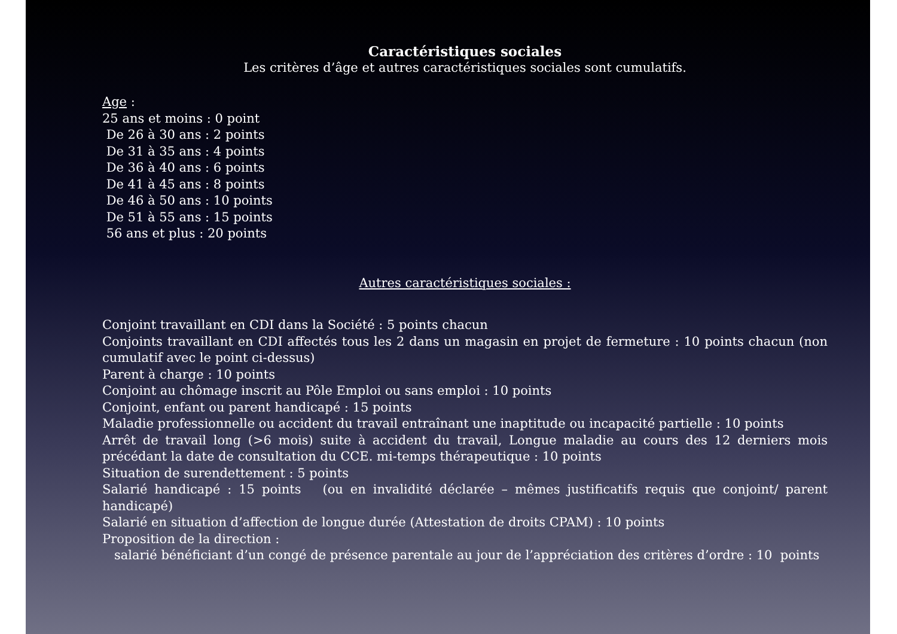Caractéristiques sociales
Les critères d’âge et autres caractéristiques sociales sont cumulatifs.
Age :
25 ans et moins : 0 point
De 26 à 30 ans : 2 points
De 31 à 35 ans : 4 points
De 36 à 40 ans : 6 points
De 41 à 45 ans : 8 points
De 46 à 50 ans : 10 points
De 51 à 55 ans : 15 points
56 ans et plus : 20 points
Autres caractéristiques sociales :
Conjoint travaillant en CDI dans la Société : 5 points chacun
Conjoints travaillant en CDI affectés tous les 2 dans un magasin en projet de fermeture : 10 points chacun (non cumulatif avec le point ci-dessus)
Parent à charge : 10 points
Conjoint au chômage inscrit au Pôle Emploi ou sans emploi : 10 points
Conjoint, enfant ou parent handicapé : 15 points
Maladie professionnelle ou accident du travail entraînant une inaptitude ou incapacité partielle : 10 points
Arrêt de travail long (>6 mois) suite à accident du travail, Longue maladie au cours des 12 derniers mois précédant la date de consultation du CCE. mi-temps thérapeutique : 10 points
Situation de surendettement : 5 points
Salarié handicapé : 15 points (ou en invalidité déclarée – mêmes justificatifs requis que conjoint/ parent handicapé)
Salarié en situation d’affection de longue durée (Attestation de droits CPAM) : 10 points
Proposition de la direction :
salarié bénéficiant d’un congé de présence parentale au jour de l’appréciation des critères d’ordre : 10 points